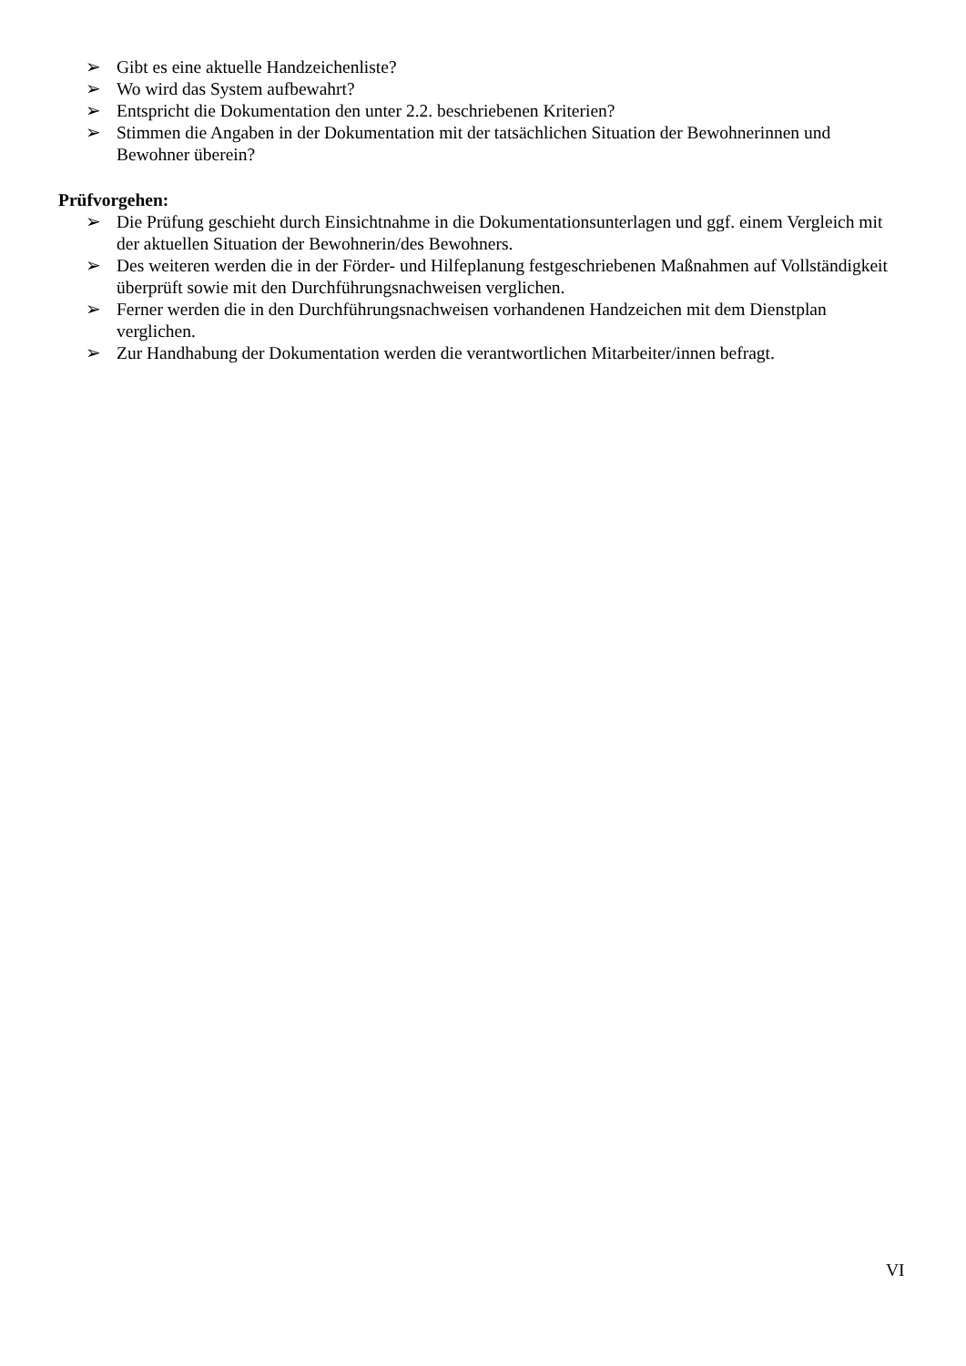➢ Gibt es eine aktuelle Handzeichenliste?
➢ Wo wird das System aufbewahrt?
➢ Entspricht die Dokumentation den unter 2.2. beschriebenen Kriterien?
➢ Stimmen die Angaben in der Dokumentation mit der tatsächlichen Situation der Bewohnerinnen und Bewohner überein?
Prüfvorgehen:
➢ Die Prüfung geschieht durch Einsichtnahme in die Dokumentationsunterlagen und ggf. einem Vergleich mit der aktuellen Situation der Bewohnerin/des Bewohners.
➢ Des weiteren werden die in der Förder- und Hilfeplanung festgeschriebenen Maßnahmen auf Vollständigkeit überprüft sowie mit den Durchführungsnachweisen verglichen.
➢ Ferner werden die in den Durchführungsnachweisen vorhandenen Handzeichen mit dem Dienstplan verglichen.
➢ Zur Handhabung der Dokumentation werden die verantwortlichen Mitarbeiter/innen befragt.
VI